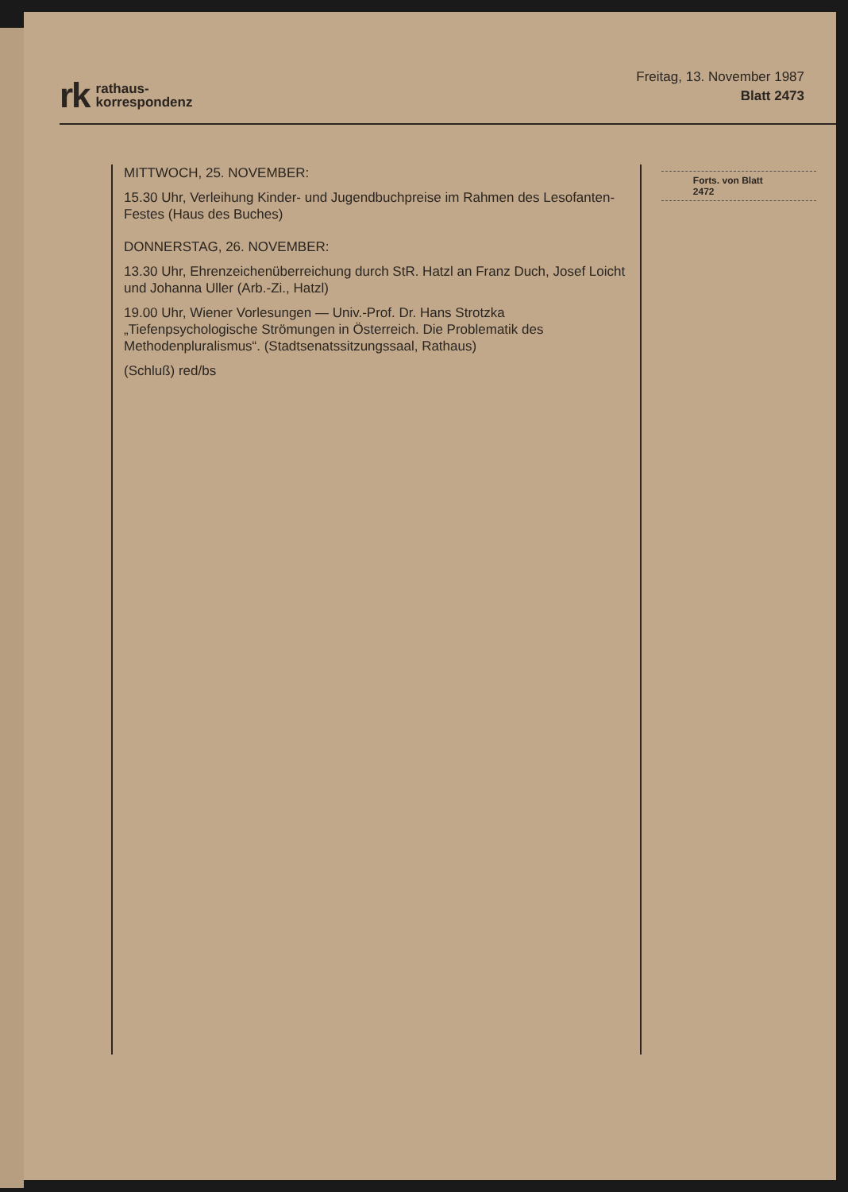rk rathaus-
korrespondenz
Freitag, 13. November 1987
Blatt 2473
MITTWOCH, 25. NOVEMBER:
15.30 Uhr, Verleihung Kinder- und Jugendbuchpreise im Rahmen des Lesofanten-Festes (Haus des Buches)
DONNERSTAG, 26. NOVEMBER:
13.30 Uhr, Ehrenzeichenüberreichung durch StR. Hatzl an Franz Duch, Josef Loicht und Johanna Uller (Arb.-Zi., Hatzl)
19.00 Uhr, Wiener Vorlesungen — Univ.-Prof. Dr. Hans Strotzka „Tiefenpsychologische Strömungen in Österreich. Die Problematik des Methodenpluralismus“. (Stadtsenatssitzungssaal, Rathaus)
(Schluß) red/bs
Forts. von Blatt 2472